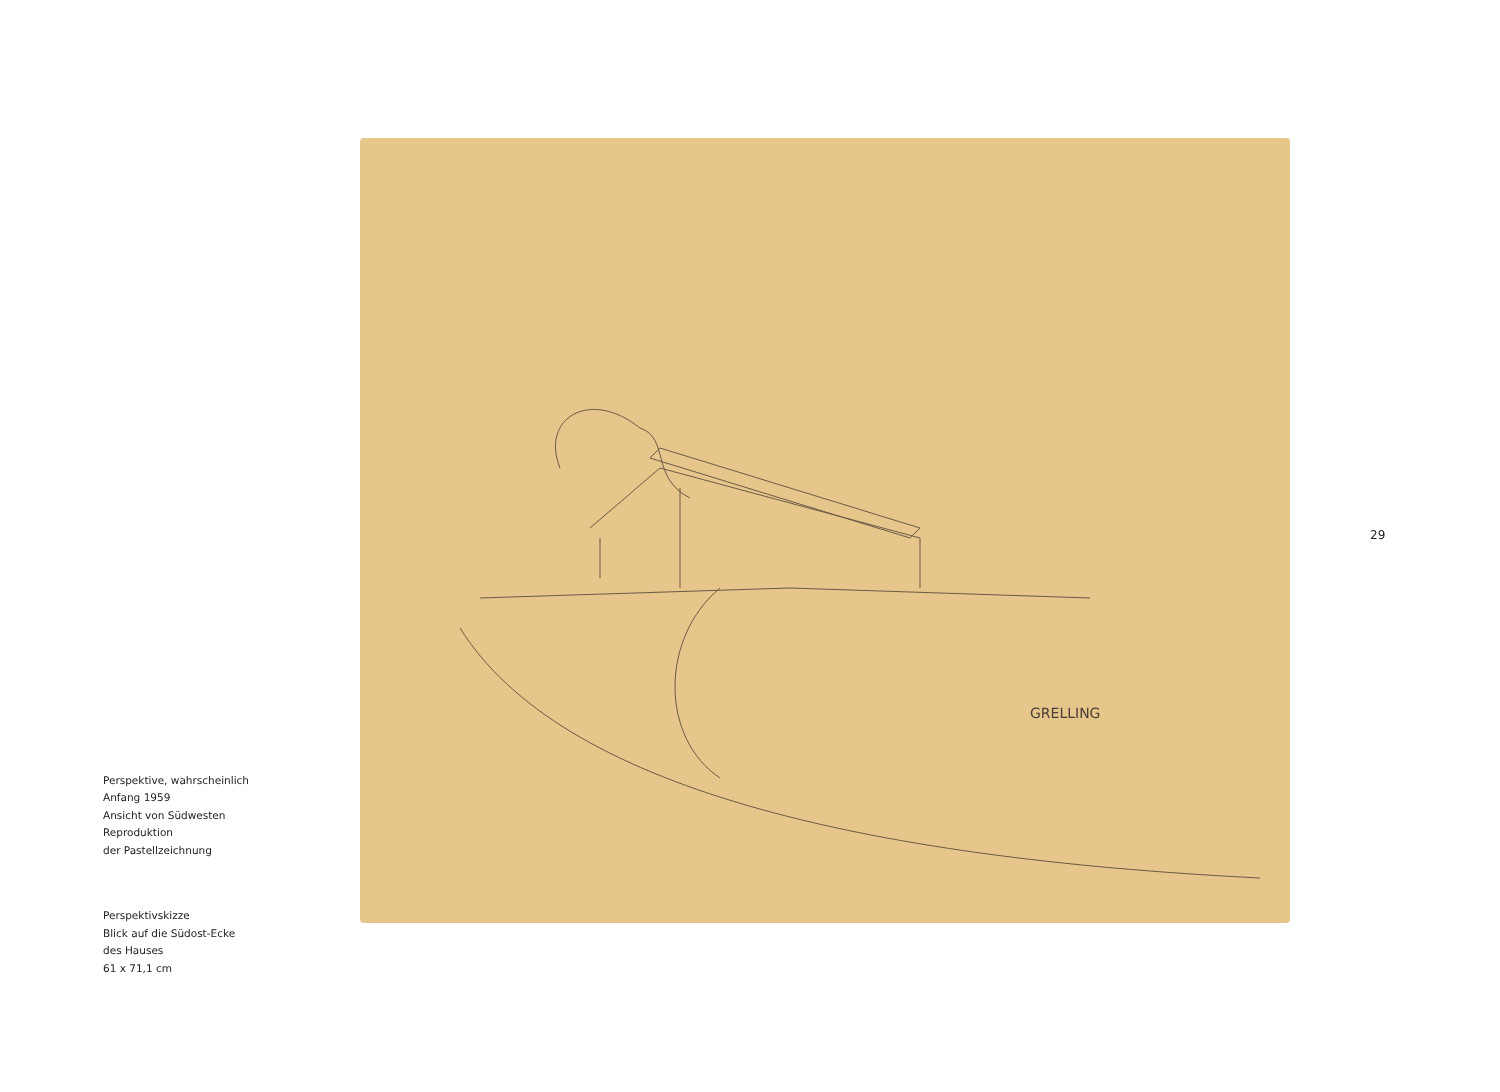Perspektive, wahrscheinlich
Anfang 1959
Ansicht von Südwesten
Reproduktion
der Pastellzeichnung
Perspektivskizze
Blick auf die Südost-Ecke
des Hauses
61 x 71,1 cm
GRELLING
29